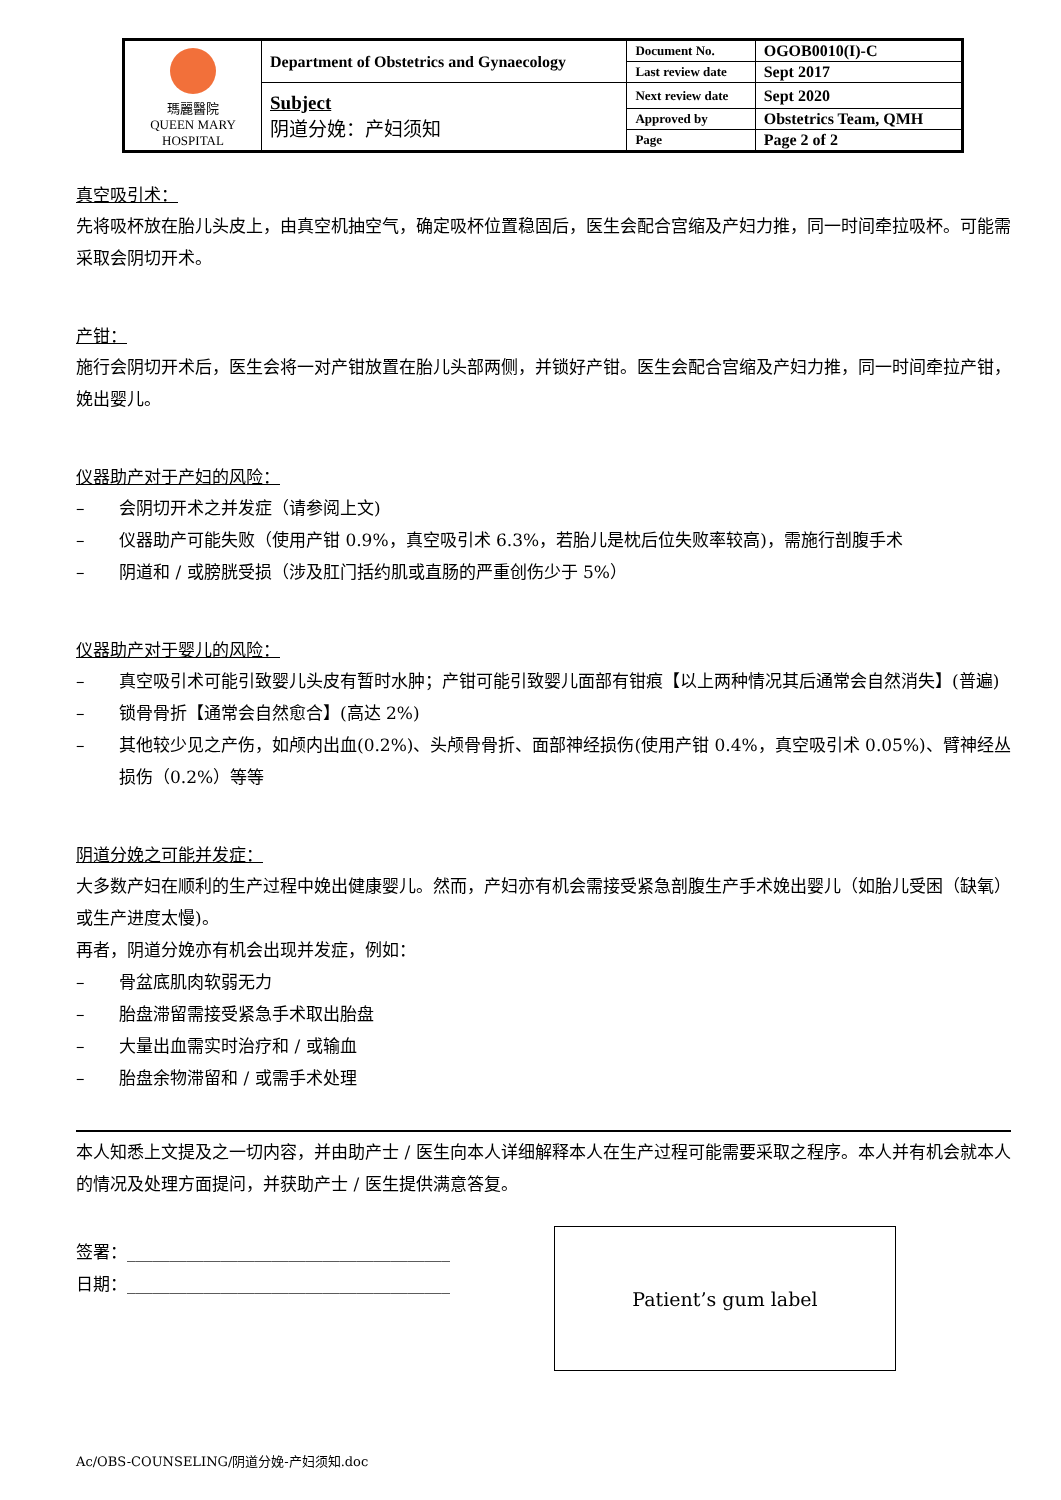| 瑪麗醫院 QUEEN MARY HOSPITAL | Department of Obstetrics and Gynaecology | Document No. | OGOB0010(I)-C |
| | | Last review date | Sept 2017 |
| | Subject 阴道分娩：产妇须知 | Next review date | Sept 2020 |
| | | Approved by | Obstetrics Team, QMH |
| | | Page | Page 2 of 2 |
真空吸引术：
先将吸杯放在胎儿头皮上，由真空机抽空气，确定吸杯位置稳固后，医生会配合宫缩及产妇力推，同一时间牵拉吸杯。可能需采取会阴切开术。
产钳：
施行会阴切开术后，医生会将一对产钳放置在胎儿头部两侧，并锁好产钳。医生会配合宫缩及产妇力推，同一时间牵拉产钳，娩出婴儿。
仪器助产对于产妇的风险：
– 会阴切开术之并发症（请参阅上文)
– 仪器助产可能失败（使用产钳 0.9%，真空吸引术 6.3%，若胎儿是枕后位失败率较高)，需施行剖腹手术
– 阴道和 / 或膀胱受损（涉及肛门括约肌或直肠的严重创伤少于 5%）
仪器助产对于婴儿的风险：
– 真空吸引术可能引致婴儿头皮有暂时水肿；产钳可能引致婴儿面部有钳痕【以上两种情况其后通常会自然消失】(普遍)
– 锁骨骨折【通常会自然愈合】(高达 2%)
– 其他较少见之产伤，如颅内出血(0.2%)、头颅骨骨折、面部神经损伤(使用产钳 0.4%，真空吸引术 0.05%)、臂神经丛损伤（0.2%）等等
阴道分娩之可能并发症：
大多数产妇在顺利的生产过程中娩出健康婴儿。然而，产妇亦有机会需接受紧急剖腹生产手术娩出婴儿（如胎儿受困（缺氧）或生产进度太慢)。
再者，阴道分娩亦有机会出现并发症，例如：
– 骨盆底肌肉软弱无力
– 胎盘滞留需接受紧急手术取出胎盘
– 大量出血需实时治疗和 / 或输血
– 胎盘余物滞留和 / 或需手术处理
本人知悉上文提及之一切内容，并由助产士 / 医生向本人详细解释本人在生产过程可能需要采取之程序。本人并有机会就本人的情况及处理方面提问，并获助产士 / 医生提供满意答复。
签署：______________________________________
日期：______________________________________
Patient’s gum label
Ac/OBS-COUNSELING/阴道分娩-产妇须知.doc